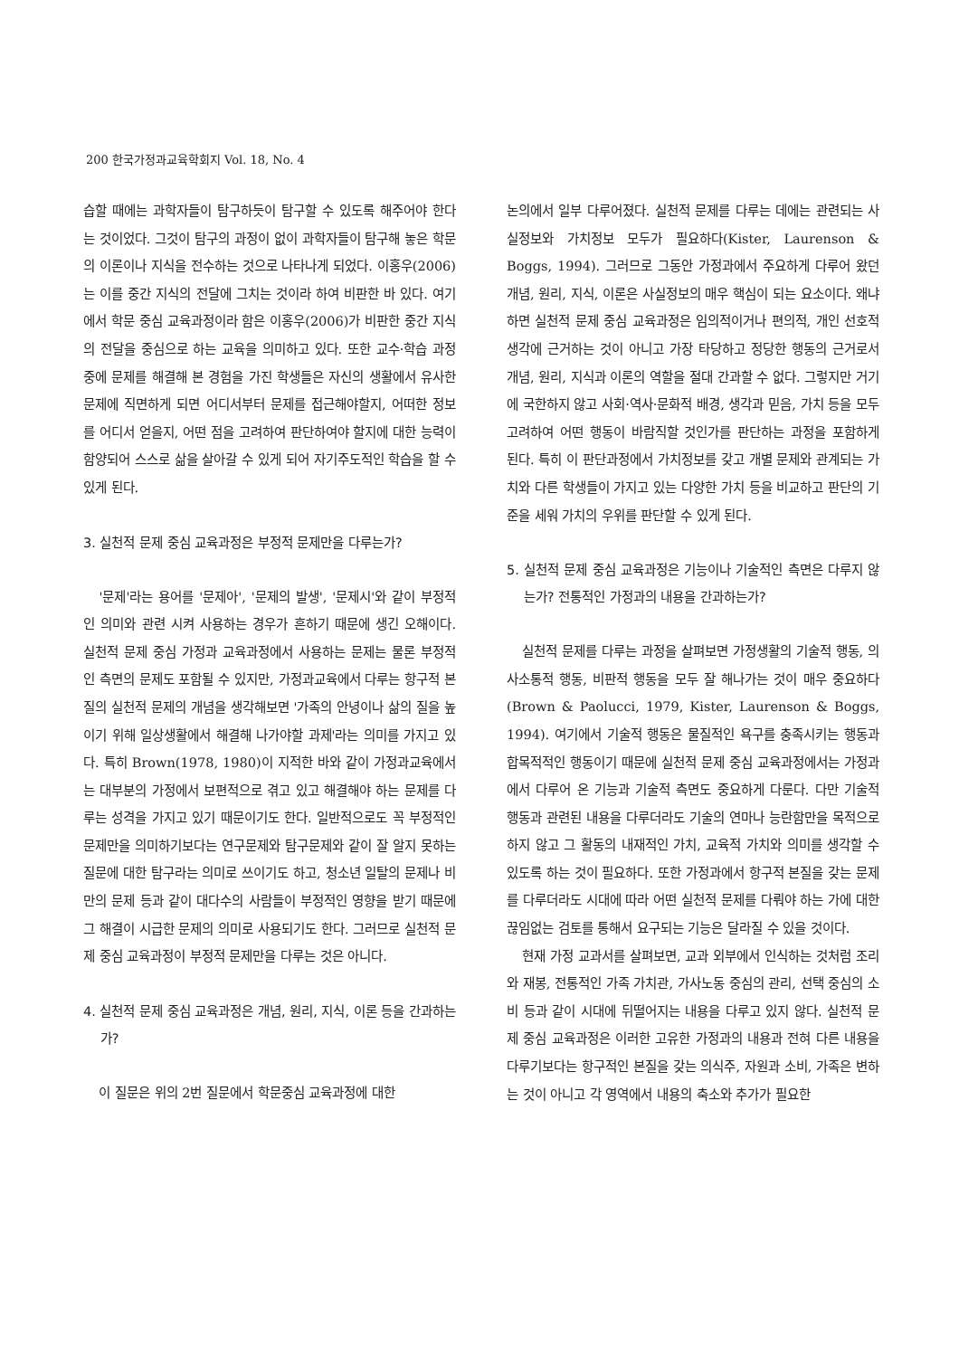200 한국가정과교육학회지 Vol. 18, No. 4
습할 때에는 과학자들이 탐구하듯이 탐구할 수 있도록 해주어야 한다는 것이었다. 그것이 탐구의 과정이 없이 과학자들이 탐구해 놓은 학문의 이론이나 지식을 전수하는 것으로 나타나게 되었다. 이홍우(2006)는 이를 중간 지식의 전달에 그치는 것이라 하여 비판한 바 있다. 여기에서 학문 중심 교육과정이라 함은 이홍우(2006)가 비판한 중간 지식의 전달을 중심으로 하는 교육을 의미하고 있다. 또한 교수·학습 과정 중에 문제를 해결해 본 경험을 가진 학생들은 자신의 생활에서 유사한 문제에 직면하게 되면 어디서부터 문제를 접근해야할지, 어떠한 정보를 어디서 얻을지, 어떤 점을 고려하여 판단하여야 할지에 대한 능력이 함양되어 스스로 삶을 살아갈 수 있게 되어 자기주도적인 학습을 할 수 있게 된다.
3. 실천적 문제 중심 교육과정은 부정적 문제만을 다루는가?
'문제'라는 용어를 '문제아', '문제의 발생', '문제시'와 같이 부정적인 의미와 관련 시켜 사용하는 경우가 흔하기 때문에 생긴 오해이다. 실천적 문제 중심 가정과 교육과정에서 사용하는 문제는 물론 부정적인 측면의 문제도 포함될 수 있지만, 가정과교육에서 다루는 항구적 본질의 실천적 문제의 개념을 생각해보면 '가족의 안녕이나 삶의 질을 높이기 위해 일상생활에서 해결해 나가야할 과제'라는 의미를 가지고 있다. 특히 Brown(1978, 1980)이 지적한 바와 같이 가정과교육에서는 대부분의 가정에서 보편적으로 겪고 있고 해결해야 하는 문제를 다루는 성격을 가지고 있기 때문이기도 한다. 일반적으로도 꼭 부정적인 문제만을 의미하기보다는 연구문제와 탐구문제와 같이 잘 알지 못하는 질문에 대한 탐구라는 의미로 쓰이기도 하고, 청소년 일탈의 문제나 비만의 문제 등과 같이 대다수의 사람들이 부정적인 영향을 받기 때문에 그 해결이 시급한 문제의 의미로 사용되기도 한다. 그러므로 실천적 문제 중심 교육과정이 부정적 문제만을 다루는 것은 아니다.
4. 실천적 문제 중심 교육과정은 개념, 원리, 지식, 이론 등을 간과하는가?
이 질문은 위의 2번 질문에서 학문중심 교육과정에 대한
논의에서 일부 다루어졌다. 실천적 문제를 다루는 데에는 관련되는 사실정보와 가치정보 모두가 필요하다(Kister, Laurenson & Boggs, 1994). 그러므로 그동안 가정과에서 주요하게 다루어 왔던 개념, 원리, 지식, 이론은 사실정보의 매우 핵심이 되는 요소이다. 왜냐하면 실천적 문제 중심 교육과정은 임의적이거나 편의적, 개인 선호적 생각에 근거하는 것이 아니고 가장 타당하고 정당한 행동의 근거로서 개념, 원리, 지식과 이론의 역할을 절대 간과할 수 없다. 그렇지만 거기에 국한하지 않고 사회·역사·문화적 배경, 생각과 믿음, 가치 등을 모두 고려하여 어떤 행동이 바람직할 것인가를 판단하는 과정을 포함하게 된다. 특히 이 판단과정에서 가치정보를 갖고 개별 문제와 관계되는 가치와 다른 학생들이 가지고 있는 다양한 가치 등을 비교하고 판단의 기준을 세워 가치의 우위를 판단할 수 있게 된다.
5. 실천적 문제 중심 교육과정은 기능이나 기술적인 측면은 다루지 않는가? 전통적인 가정과의 내용을 간과하는가?
실천적 문제를 다루는 과정을 살펴보면 가정생활의 기술적 행동, 의사소통적 행동, 비판적 행동을 모두 잘 해나가는 것이 매우 중요하다(Brown & Paolucci, 1979, Kister, Laurenson & Boggs, 1994). 여기에서 기술적 행동은 물질적인 욕구를 충족시키는 행동과 합목적적인 행동이기 때문에 실천적 문제 중심 교육과정에서는 가정과에서 다루어 온 기능과 기술적 측면도 중요하게 다룬다. 다만 기술적 행동과 관련된 내용을 다루더라도 기술의 연마나 능란함만을 목적으로 하지 않고 그 활동의 내재적인 가치, 교육적 가치와 의미를 생각할 수 있도록 하는 것이 필요하다. 또한 가정과에서 항구적 본질을 갖는 문제를 다루더라도 시대에 따라 어떤 실천적 문제를 다뤄야 하는 가에 대한 끊임없는 검토를 통해서 요구되는 기능은 달라질 수 있을 것이다.
현재 가정 교과서를 살펴보면, 교과 외부에서 인식하는 것처럼 조리와 재봉, 전통적인 가족 가치관, 가사노동 중심의 관리, 선택 중심의 소비 등과 같이 시대에 뒤떨어지는 내용을 다루고 있지 않다. 실천적 문제 중심 교육과정은 이러한 고유한 가정과의 내용과 전혀 다른 내용을 다루기보다는 항구적인 본질을 갖는 의식주, 자원과 소비, 가족은 변하는 것이 아니고 각 영역에서 내용의 축소와 추가가 필요한